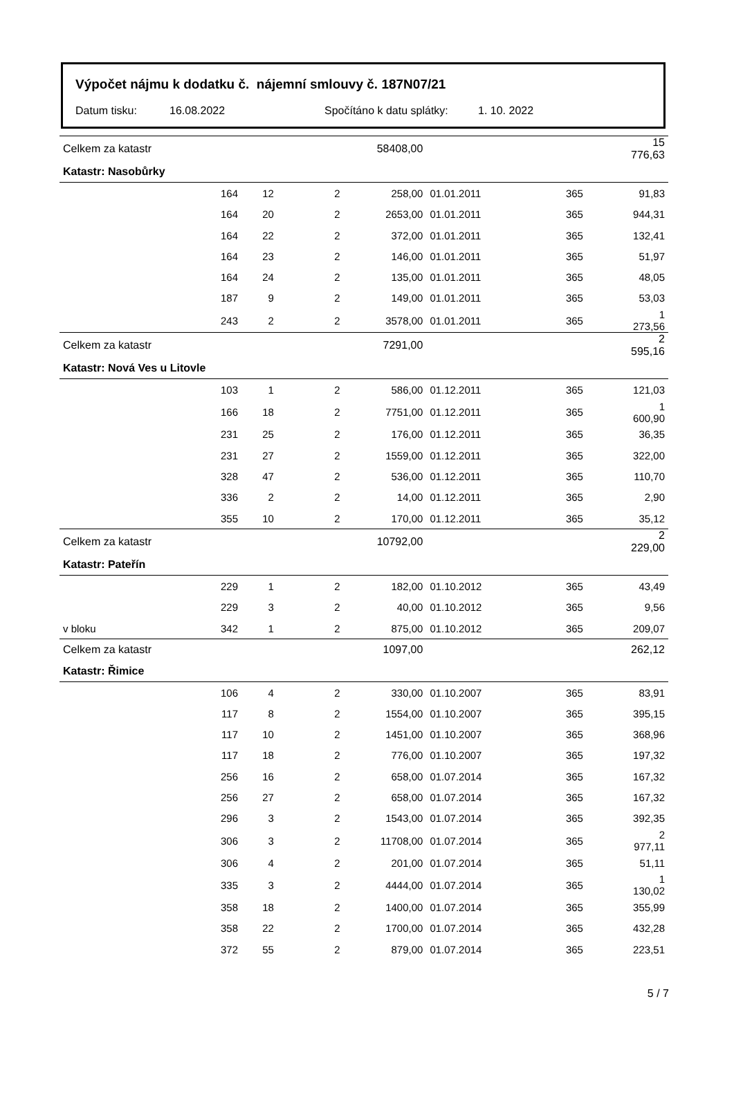Výpočet nájmu k dodatku č. nájemní smlouvy č. 187N07/21
Datum tisku: 16.08.2022 Spočítáno k datu splátky: 1. 10. 2022
| Celkem za katastr | | | | 58408,00 | | | | 15 776,63 |
| Katastr: Nasobůrky | | | | | | | | |
| | 164 | 12 | 2 | 258,00 | 01.01.2011 | 365 | | 91,83 |
| | 164 | 20 | 2 | 2653,00 | 01.01.2011 | 365 | | 944,31 |
| | 164 | 22 | 2 | 372,00 | 01.01.2011 | 365 | | 132,41 |
| | 164 | 23 | 2 | 146,00 | 01.01.2011 | 365 | | 51,97 |
| | 164 | 24 | 2 | 135,00 | 01.01.2011 | 365 | | 48,05 |
| | 187 | 9 | 2 | 149,00 | 01.01.2011 | 365 | | 53,03 |
| | 243 | 2 | 2 | 3578,00 | 01.01.2011 | 365 | | 1 273,56 |
| Celkem za katastr | | | | 7291,00 | | | | 2 595,16 |
| Katastr: Nová Ves u Litovle | | | | | | | | |
| | 103 | 1 | 2 | 586,00 | 01.12.2011 | 365 | | 121,03 |
| | 166 | 18 | 2 | 7751,00 | 01.12.2011 | 365 | | 1 600,90 |
| | 231 | 25 | 2 | 176,00 | 01.12.2011 | 365 | | 36,35 |
| | 231 | 27 | 2 | 1559,00 | 01.12.2011 | 365 | | 322,00 |
| | 328 | 47 | 2 | 536,00 | 01.12.2011 | 365 | | 110,70 |
| | 336 | 2 | 2 | 14,00 | 01.12.2011 | 365 | | 2,90 |
| | 355 | 10 | 2 | 170,00 | 01.12.2011 | 365 | | 35,12 |
| Celkem za katastr | | | | 10792,00 | | | | 2 229,00 |
| Katastr: Pateřín | | | | | | | | |
| | 229 | 1 | 2 | 182,00 | 01.10.2012 | 365 | | 43,49 |
| | 229 | 3 | 2 | 40,00 | 01.10.2012 | 365 | | 9,56 |
| v bloku | 342 | 1 | 2 | 875,00 | 01.10.2012 | 365 | | 209,07 |
| Celkem za katastr | | | | 1097,00 | | | | 262,12 |
| Katastr: Řimice | | | | | | | | |
| | 106 | 4 | 2 | 330,00 | 01.10.2007 | 365 | | 83,91 |
| | 117 | 8 | 2 | 1554,00 | 01.10.2007 | 365 | | 395,15 |
| | 117 | 10 | 2 | 1451,00 | 01.10.2007 | 365 | | 368,96 |
| | 117 | 18 | 2 | 776,00 | 01.10.2007 | 365 | | 197,32 |
| | 256 | 16 | 2 | 658,00 | 01.07.2014 | 365 | | 167,32 |
| | 256 | 27 | 2 | 658,00 | 01.07.2014 | 365 | | 167,32 |
| | 296 | 3 | 2 | 1543,00 | 01.07.2014 | 365 | | 392,35 |
| | 306 | 3 | 2 | 11708,00 | 01.07.2014 | 365 | | 2 977,11 |
| | 306 | 4 | 2 | 201,00 | 01.07.2014 | 365 | | 51,11 |
| | 335 | 3 | 2 | 4444,00 | 01.07.2014 | 365 | | 1 130,02 |
| | 358 | 18 | 2 | 1400,00 | 01.07.2014 | 365 | | 355,99 |
| | 358 | 22 | 2 | 1700,00 | 01.07.2014 | 365 | | 432,28 |
| | 372 | 55 | 2 | 879,00 | 01.07.2014 | 365 | | 223,51 |
5 / 7